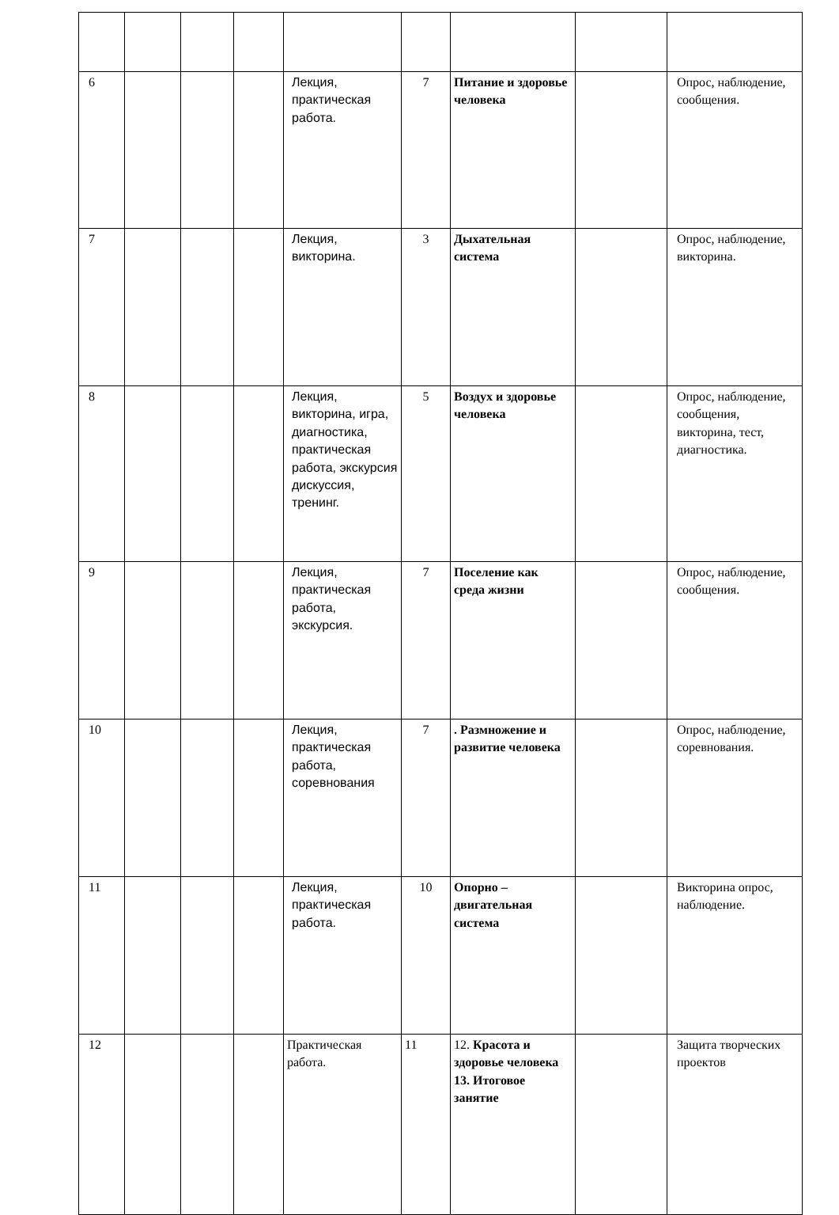| 6 | | | | Лекция, практическая работа. | 7 | Питание и здоровье человека | | Опрос, наблюдение, сообщения. |
| 7 | | | | Лекция, викторина. | 3 | Дыхательная система | | Опрос, наблюдение, викторина. |
| 8 | | | | Лекция, викторина, игра, диагностика, практическая работа, экскурсия дискуссия, тренинг. | 5 | Воздух и здоровье человека | | Опрос, наблюдение, сообщения, викторина, тест, диагностика. |
| 9 | | | | Лекция, практическая работа, экскурсия. | 7 | Поселение как среда жизни | | Опрос, наблюдение, сообщения. |
| 10 | | | | Лекция, практическая работа, соревнования | 7 | . Размножение и развитие человека | | Опрос, наблюдение, соревнования. |
| 11 | | | | Лекция, практическая работа. | 10 | Опорно – двигательная система | | Викторина опрос, наблюдение. |
| 12 | | | | Практическая работа. | 11 | 12. Красота и здоровье человека 13. Итоговое занятие | | Защита творческих проектов |